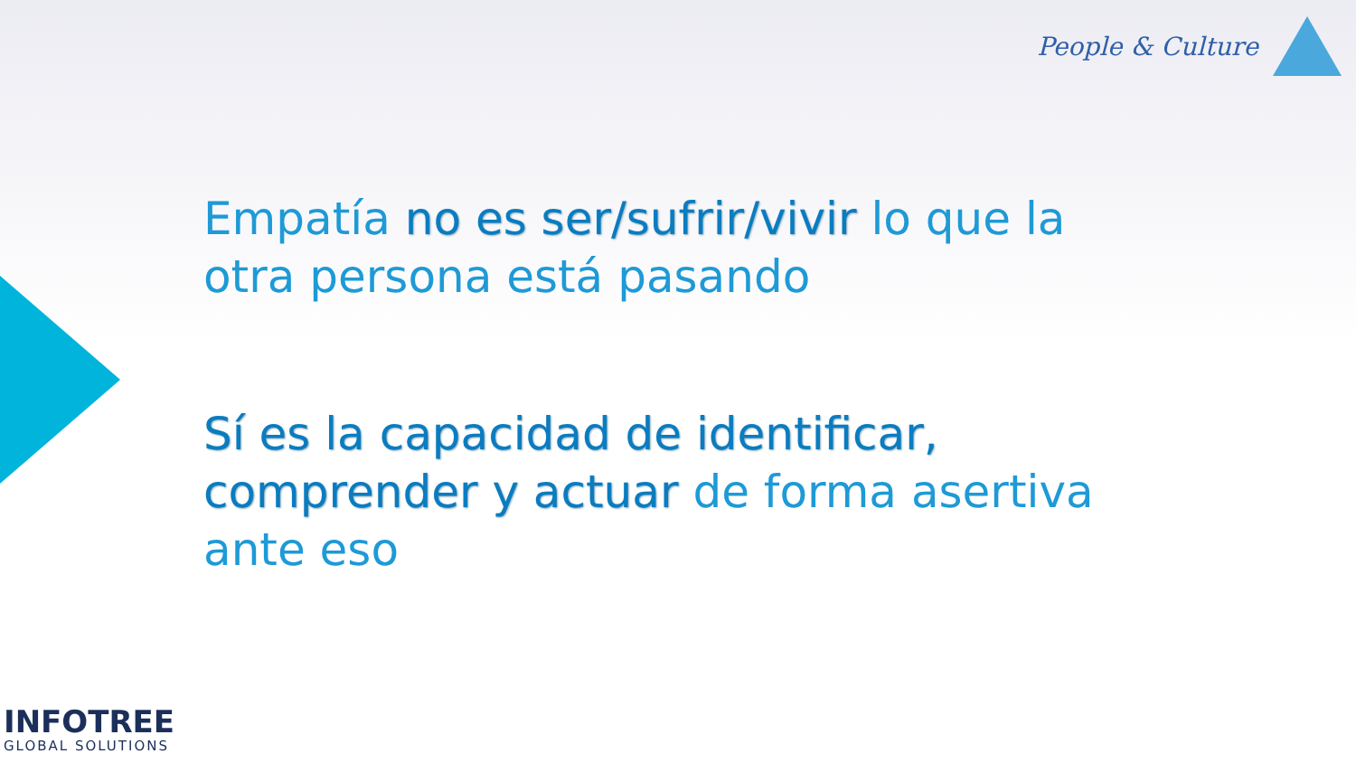People & Culture
Empatía no es ser/sufrir/vivir lo que la otra persona está pasando
Sí es la capacidad de identificar, comprender y actuar de forma asertiva ante eso
INFOTREE
GLOBAL SOLUTIONS